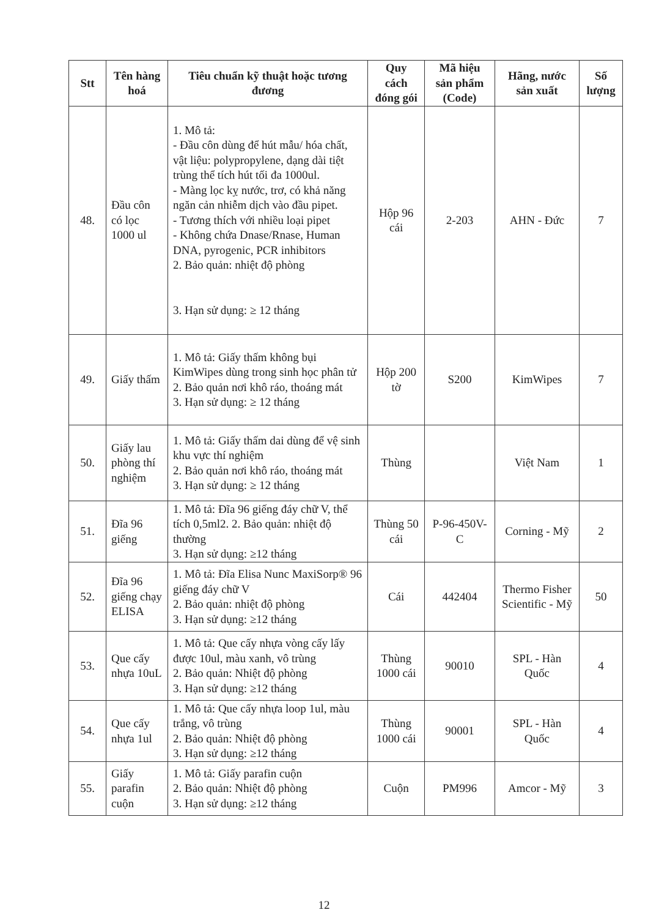| Stt | Tên hàng hoá | Tiêu chuẩn kỹ thuật hoặc tương đương | Quy cách đóng gói | Mã hiệu sản phẩm (Code) | Hãng, nước sản xuất | Số lượng |
| --- | --- | --- | --- | --- | --- | --- |
| 48. | Đầu côn có lọc 1000 ul | 1. Mô tả: - Đầu côn dùng để hút mẫu/ hóa chất, vật liệu: polypropylene, dạng dài tiệt trùng thể tích hút tối đa 1000ul. - Màng lọc kỵ nước, trơ, có khả năng ngăn cản nhiễm dịch vào đầu pipet. - Tương thích với nhiều loại pipet - Không chứa Dnase/Rnase, Human DNA, pyrogenic, PCR inhibitors 2. Bảo quản: nhiệt độ phòng 3. Hạn sử dụng: ≥ 12 tháng | Hộp 96 cái | 2-203 | AHN - Đức | 7 |
| 49. | Giấy thấm | 1. Mô tả: Giấy thấm không bụi KimWipes dùng trong sinh học phân tử 2. Bảo quản nơi khô ráo, thoáng mát 3. Hạn sử dụng: ≥ 12 tháng | Hộp 200 tờ | S200 | KimWipes | 7 |
| 50. | Giấy lau phòng thí nghiệm | 1. Mô tả: Giấy thấm dai dùng để vệ sinh khu vực thí nghiệm 2. Bảo quản nơi khô ráo, thoáng mát 3. Hạn sử dụng: ≥ 12 tháng | Thùng | | Việt Nam | 1 |
| 51. | Đĩa 96 giếng | 1. Mô tả: Đĩa 96 giếng đáy chữ V, thể tích 0,5ml2. 2. Bảo quản: nhiệt độ thường 3. Hạn sử dụng: ≥12 tháng | Thùng 50 cái | P-96-450V-C | Corning - Mỹ | 2 |
| 52. | Đĩa 96 giếng chạy ELISA | 1. Mô tả: Đĩa Elisa Nunc MaxiSorp® 96 giếng đáy chữ V 2. Bảo quản: nhiệt độ phòng 3. Hạn sử dụng: ≥12 tháng | Cái | 442404 | Thermo Fisher Scientific - Mỹ | 50 |
| 53. | Que cấy nhựa 10uL | 1. Mô tả: Que cấy nhựa vòng cấy lấy được 10ul, màu xanh, vô trùng 2. Bảo quản: Nhiệt độ phòng 3. Hạn sử dụng: ≥12 tháng | Thùng 1000 cái | 90010 | SPL - Hàn Quốc | 4 |
| 54. | Que cấy nhựa 1ul | 1. Mô tả: Que cấy nhựa loop 1ul, màu trắng, vô trùng 2. Bảo quản: Nhiệt độ phòng 3. Hạn sử dụng: ≥12 tháng | Thùng 1000 cái | 90001 | SPL - Hàn Quốc | 4 |
| 55. | Giấy parafin cuộn | 1. Mô tả: Giấy parafin cuộn 2. Bảo quản: Nhiệt độ phòng 3. Hạn sử dụng: ≥12 tháng | Cuộn | PM996 | Amcor - Mỹ | 3 |
12